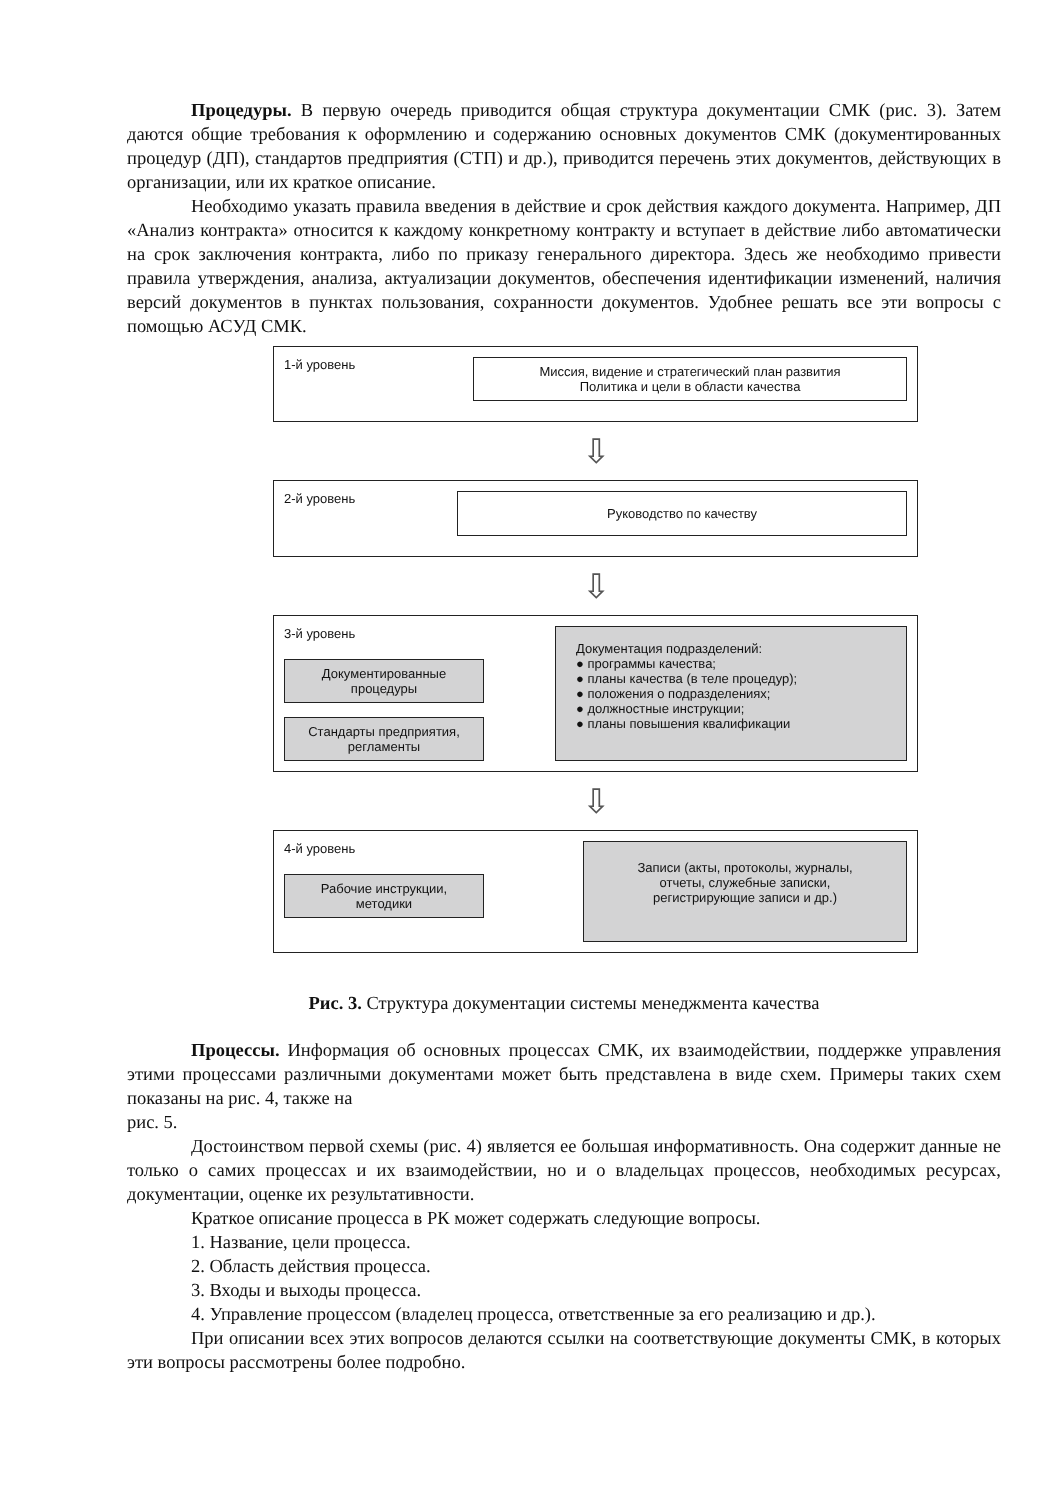Процедуры. В первую очередь приводится общая структура документации СМК (рис. 3). Затем даются общие требования к оформлению и содержанию основных документов СМК (документированных процедур (ДП), стандартов предприятия (СТП) и др.), приводится перечень этих документов, действующих в организации, или их краткое описание.
Необходимо указать правила введения в действие и срок действия каждого документа. Например, ДП «Анализ контракта» относится к каждому конкретному контракту и вступает в действие либо автоматически на срок заключения контракта, либо по приказу генерального директора. Здесь же необходимо привести правила утверждения, анализа, актуализации документов, обеспечения идентификации изменений, наличия версий документов в пунктах пользования, сохранности документов. Удобнее решать все эти вопросы с помощью АСУД СМК.
1-й уровень
Миссия, видение и стратегический план развития
Политика и цели в области качества
⇩
2-й уровень
Руководство по качеству
⇩
3-й уровень
Документированные
процедуры
Стандарты предприятия,
регламенты
Документация подразделений:
● программы качества;
● планы качества (в теле процедур);
● положения о подразделениях;
● должностные инструкции;
● планы повышения квалификации
⇩
4-й уровень
Рабочие инструкции,
методики
Записи (акты, протоколы, журналы,
отчеты, служебные записки,
регистрирующие записи и др.)
Рис. 3. Структура документации системы менеджмента качества
Процессы. Информация об основных процессах СМК, их взаимодействии, поддержке управления этими процессами различными документами может быть представлена в виде схем. Примеры таких схем показаны на рис. 4, также на
рис. 5.
Достоинством первой схемы (рис. 4) является ее большая информативность. Она содержит данные не только о самих процессах и их взаимодействии, но и о владельцах процессов, необходимых ресурсах, документации, оценке их результативности.
Краткое описание процесса в РК может содержать следующие вопросы.
1. Название, цели процесса.
2. Область действия процесса.
3. Входы и выходы процесса.
4. Управление процессом (владелец процесса, ответственные за его реализацию и др.).
При описании всех этих вопросов делаются ссылки на соответствующие документы СМК, в которых эти вопросы рассмотрены более подробно.